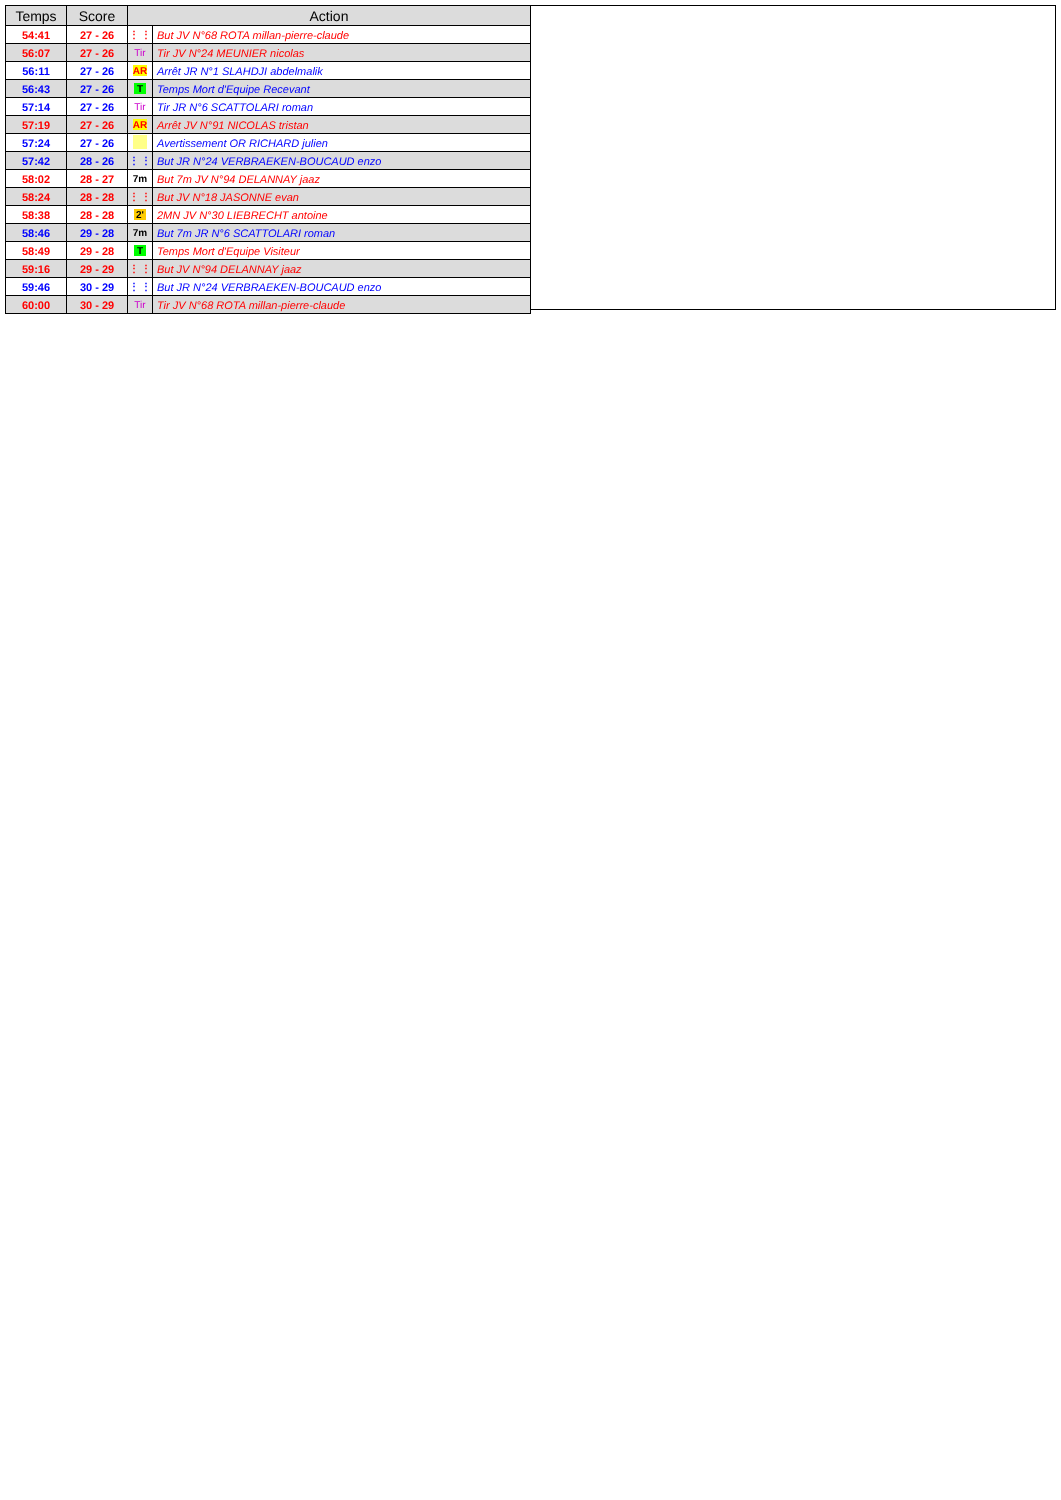| Temps | Score | Action | |
| --- | --- | --- | --- |
| 54:41 | 27 - 26 | ⋮ ⋮ | But JV N°68 ROTA millan-pierre-claude |
| 56:07 | 27 - 26 | Tir | Tir JV N°24 MEUNIER nicolas |
| 56:11 | 27 - 26 | AR | Arrêt JR N°1 SLAHDJI abdelmalik |
| 56:43 | 27 - 26 | T | Temps Mort d'Equipe Recevant |
| 57:14 | 27 - 26 | Tir | Tir JR N°6 SCATTOLARI roman |
| 57:19 | 27 - 26 | AR | Arrêt JV N°91 NICOLAS tristan |
| 57:24 | 27 - 26 | | Avertissement OR RICHARD julien |
| 57:42 | 28 - 26 | ⋮ ⋮ | But JR N°24 VERBRAEKEN-BOUCAUD enzo |
| 58:02 | 28 - 27 | 7m | But 7m JV N°94 DELANNAY jaaz |
| 58:24 | 28 - 28 | ⋮ ⋮ | But JV N°18 JASONNE evan |
| 58:38 | 28 - 28 | 2' | 2MN JV N°30 LIEBRECHT antoine |
| 58:46 | 29 - 28 | 7m | But 7m JR N°6 SCATTOLARI roman |
| 58:49 | 29 - 28 | T | Temps Mort d'Equipe Visiteur |
| 59:16 | 29 - 29 | ⋮ ⋮ | But JV N°94 DELANNAY jaaz |
| 59:46 | 30 - 29 | ⋮ ⋮ | But JR N°24 VERBRAEKEN-BOUCAUD enzo |
| 60:00 | 30 - 29 | Tir | Tir JV N°68 ROTA millan-pierre-claude |